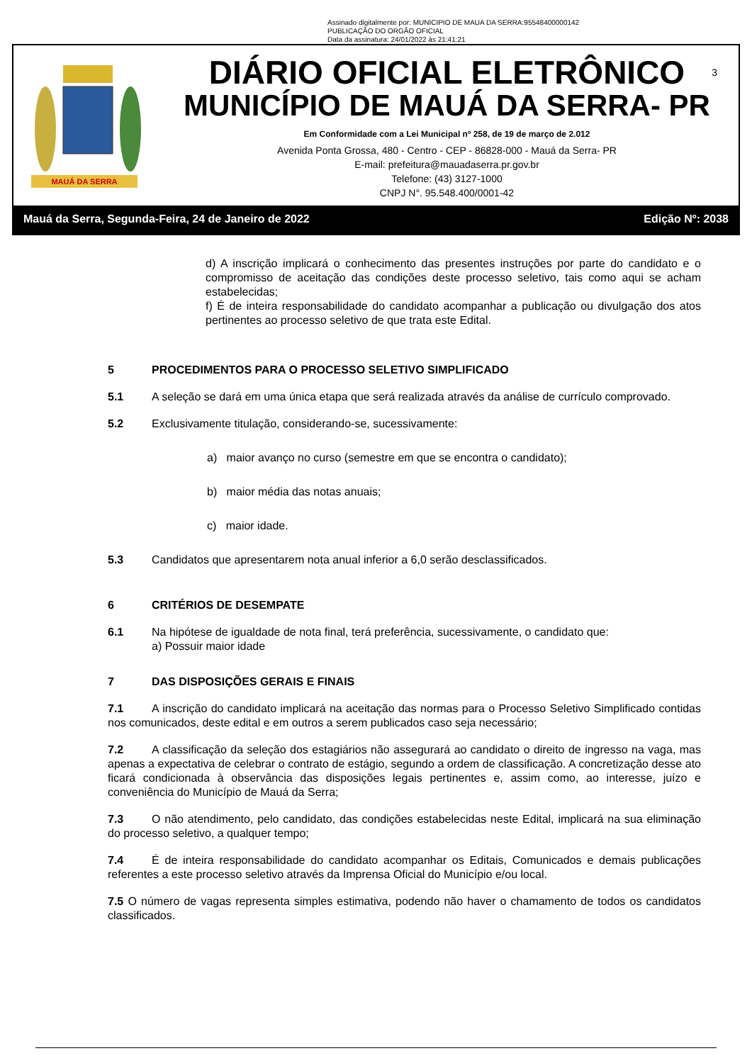Assinado digitalmente por: MUNICIPIO DE MAUA DA SERRA:95548400000142
PUBLICAÇÃO DO ORGÃO OFICIAL
Data da assinatura: 24/01/2022 às 21:41:21
MAUÁ DA SERRA
DIÁRIO OFICIAL ELETRÔNICO
MUNICÍPIO DE MAUÁ DA SERRA- PR
Em Conformidade com a Lei Municipal nº 258, de 19 de março de 2.012
Avenida Ponta Grossa, 480 - Centro - CEP - 86828-000 - Mauá da Serra- PR
E-mail: prefeitura@mauadaserra.pr.gov.br
Telefone: (43) 3127-1000
CNPJ N°. 95.548.400/0001-42
3
Mauá da Serra, Segunda-Feira, 24 de Janeiro de 2022 Edição Nº: 2038
d) A inscrição implicará o conhecimento das presentes instruções por parte do candidato e o compromisso de aceitação das condições deste processo seletivo, tais como aqui se acham estabelecidas;
f) É de inteira responsabilidade do candidato acompanhar a publicação ou divulgação dos atos pertinentes ao processo seletivo de que trata este Edital.
5 PROCEDIMENTOS PARA O PROCESSO SELETIVO SIMPLIFICADO
5.1 A seleção se dará em uma única etapa que será realizada através da análise de currículo comprovado.
5.2 Exclusivamente titulação, considerando-se, sucessivamente:
a) maior avanço no curso (semestre em que se encontra o candidato);
b) maior média das notas anuais;
c) maior idade.
5.3 Candidatos que apresentarem nota anual inferior a 6,0 serão desclassificados.
6 CRITÉRIOS DE DESEMPATE
6.1 Na hipótese de igualdade de nota final, terá preferência, sucessivamente, o candidato que:
a) Possuir maior idade
7 DAS DISPOSIÇÕES GERAIS E FINAIS
7.1 A inscrição do candidato implicará na aceitação das normas para o Processo Seletivo Simplificado contidas nos comunicados, deste edital e em outros a serem publicados caso seja necessário;
7.2 A classificação da seleção dos estagiários não assegurará ao candidato o direito de ingresso na vaga, mas apenas a expectativa de celebrar o contrato de estágio, segundo a ordem de classificação. A concretização desse ato ficará condicionada à observância das disposições legais pertinentes e, assim como, ao interesse, juízo e conveniência do Município de Mauá da Serra;
7.3 O não atendimento, pelo candidato, das condições estabelecidas neste Edital, implicará na sua eliminação do processo seletivo, a qualquer tempo;
7.4 É de inteira responsabilidade do candidato acompanhar os Editais, Comunicados e demais publicações referentes a este processo seletivo através da Imprensa Oficial do Município e/ou local.
7.5 O número de vagas representa simples estimativa, podendo não haver o chamamento de todos os candidatos classificados.